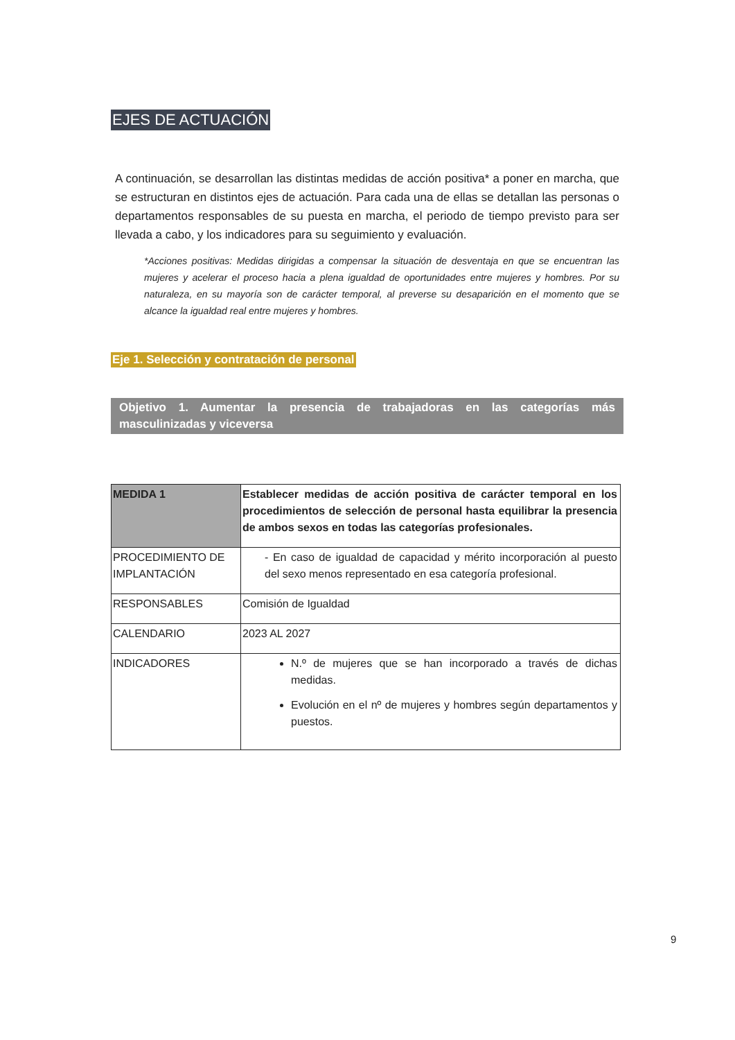EJES DE ACTUACIÓN
A continuación, se desarrollan las distintas medidas de acción positiva* a poner en marcha, que se estructuran en distintos ejes de actuación. Para cada una de ellas se detallan las personas o departamentos responsables de su puesta en marcha, el periodo de tiempo previsto para ser llevada a cabo, y los indicadores para su seguimiento y evaluación.
*Acciones positivas: Medidas dirigidas a compensar la situación de desventaja en que se encuentran las mujeres y acelerar el proceso hacia a plena igualdad de oportunidades entre mujeres y hombres. Por su naturaleza, en su mayoría son de carácter temporal, al preverse su desaparición en el momento que se alcance la igualdad real entre mujeres y hombres.
Eje 1. Selección y contratación de personal
Objetivo 1. Aumentar la presencia de trabajadoras en las categorías más masculinizadas y viceversa
| MEDIDA 1 | Establecer medidas de acción positiva de carácter temporal en los procedimientos de selección de personal hasta equilibrar la presencia de ambos sexos en todas las categorías profesionales. |
| PROCEDIMIENTO DE IMPLANTACIÓN | - En caso de igualdad de capacidad y mérito incorporación al puesto del sexo menos representado en esa categoría profesional. |
| RESPONSABLES | Comisión de Igualdad |
| CALENDARIO | 2023 AL 2027 |
| INDICADORES | N.º de mujeres que se han incorporado a través de dichas medidas. Evolución en el nº de mujeres y hombres según departamentos y puestos. |
9